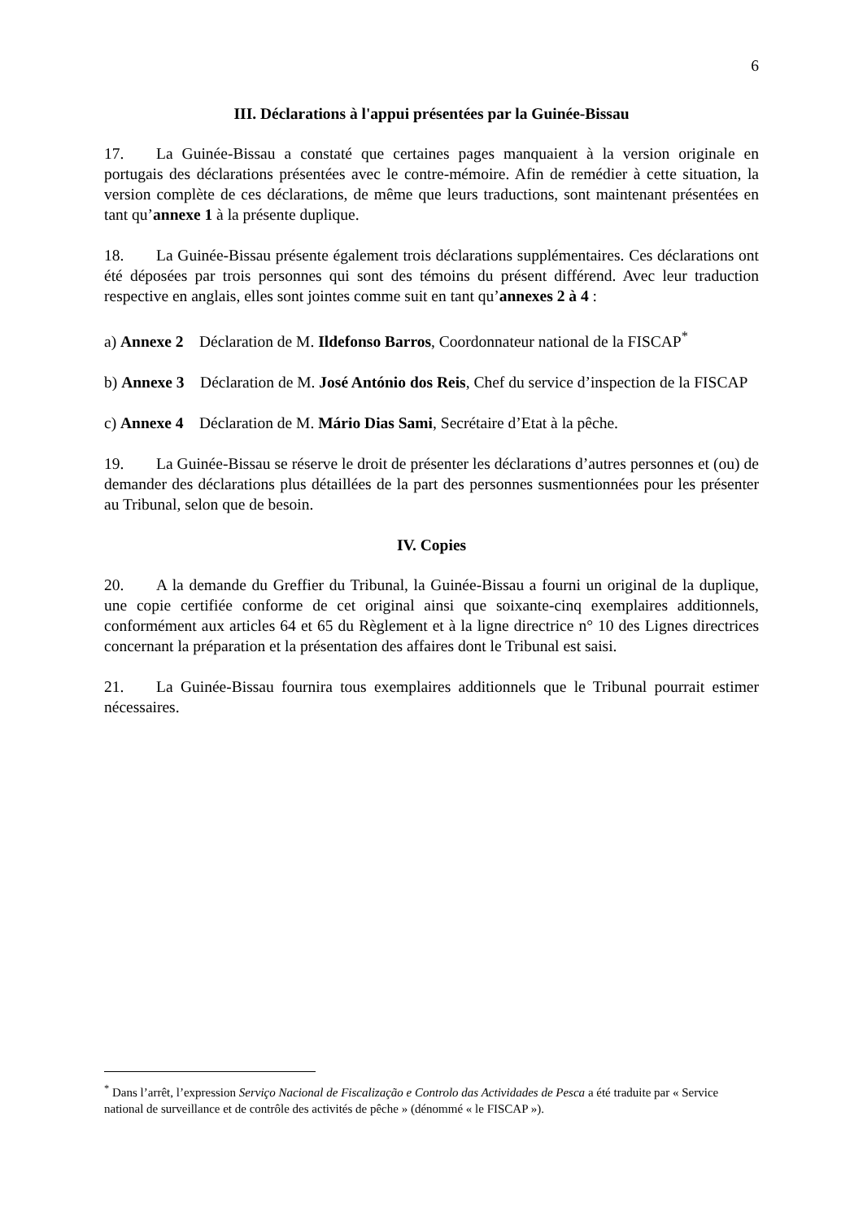6
III. Déclarations à l'appui présentées par la Guinée-Bissau
17. La Guinée-Bissau a constaté que certaines pages manquaient à la version originale en portugais des déclarations présentées avec le contre-mémoire. Afin de remédier à cette situation, la version complète de ces déclarations, de même que leurs traductions, sont maintenant présentées en tant qu’annexe 1 à la présente duplique.
18. La Guinée-Bissau présente également trois déclarations supplémentaires. Ces déclarations ont été déposées par trois personnes qui sont des témoins du présent différend. Avec leur traduction respective en anglais, elles sont jointes comme suit en tant qu’annexes 2 à 4 :
a) Annexe 2 Déclaration de M. Ildefonso Barros, Coordonnateur national de la FISCAP<sup>*</sup>
b) Annexe 3 Déclaration de M. José António dos Reis, Chef du service d’inspection de la FISCAP
c) Annexe 4 Déclaration de M. Mário Dias Sami, Secrétaire d’Etat à la pêche.
19. La Guinée-Bissau se réserve le droit de présenter les déclarations d’autres personnes et (ou) de demander des déclarations plus détaillées de la part des personnes susmentionnées pour les présenter au Tribunal, selon que de besoin.
IV. Copies
20. A la demande du Greffier du Tribunal, la Guinée-Bissau a fourni un original de la duplique, une copie certifiée conforme de cet original ainsi que soixante-cinq exemplaires additionnels, conformément aux articles 64 et 65 du Règlement et à la ligne directrice n° 10 des Lignes directrices concernant la préparation et la présentation des affaires dont le Tribunal est saisi.
21. La Guinée-Bissau fournira tous exemplaires additionnels que le Tribunal pourrait estimer nécessaires.
<sup>*</sup> Dans l’arrêt, l’expression Serviço Nacional de Fiscalização e Controlo das Actividades de Pesca a été traduite par « Service national de surveillance et de contrôle des activités de pêche » (dénommé « le FISCAP »).